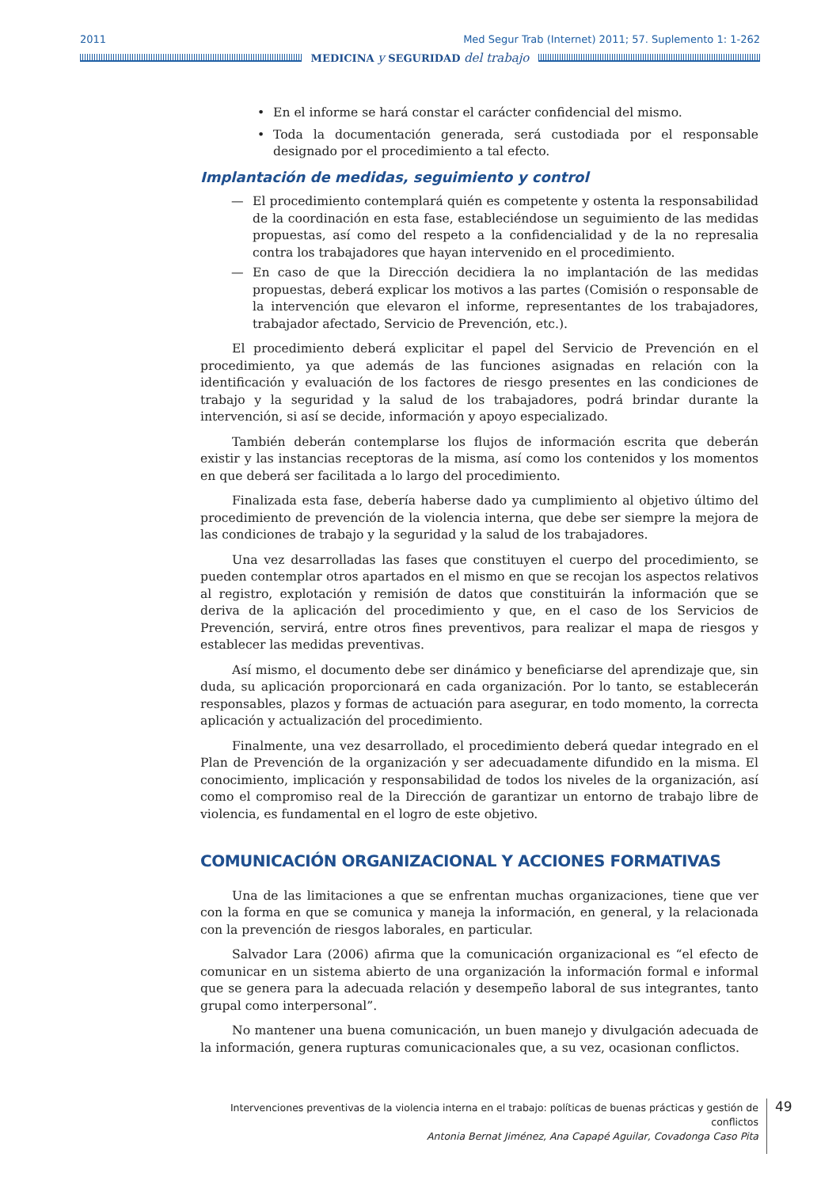2011 Med Segur Trab (Internet) 2011; 57. Suplemento 1: 1-262
MEDICINA y SEGURIDAD del trabajo
• En el informe se hará constar el carácter confidencial del mismo.
• Toda la documentación generada, será custodiada por el responsable designado por el procedimiento a tal efecto.
Implantación de medidas, seguimiento y control
— El procedimiento contemplará quién es competente y ostenta la responsabilidad de la coordinación en esta fase, estableciéndose un seguimiento de las medidas propuestas, así como del respeto a la confidencialidad y de la no represalia contra los trabajadores que hayan intervenido en el procedimiento.
— En caso de que la Dirección decidiera la no implantación de las medidas propuestas, deberá explicar los motivos a las partes (Comisión o responsable de la intervención que elevaron el informe, representantes de los trabajadores, trabajador afectado, Servicio de Prevención, etc.).
El procedimiento deberá explicitar el papel del Servicio de Prevención en el procedimiento, ya que además de las funciones asignadas en relación con la identificación y evaluación de los factores de riesgo presentes en las condiciones de trabajo y la seguridad y la salud de los trabajadores, podrá brindar durante la intervención, si así se decide, información y apoyo especializado.
También deberán contemplarse los flujos de información escrita que deberán existir y las instancias receptoras de la misma, así como los contenidos y los momentos en que deberá ser facilitada a lo largo del procedimiento.
Finalizada esta fase, debería haberse dado ya cumplimiento al objetivo último del procedimiento de prevención de la violencia interna, que debe ser siempre la mejora de las condiciones de trabajo y la seguridad y la salud de los trabajadores.
Una vez desarrolladas las fases que constituyen el cuerpo del procedimiento, se pueden contemplar otros apartados en el mismo en que se recojan los aspectos relativos al registro, explotación y remisión de datos que constituirán la información que se deriva de la aplicación del procedimiento y que, en el caso de los Servicios de Prevención, servirá, entre otros fines preventivos, para realizar el mapa de riesgos y establecer las medidas preventivas.
Así mismo, el documento debe ser dinámico y beneficiarse del aprendizaje que, sin duda, su aplicación proporcionará en cada organización. Por lo tanto, se establecerán responsables, plazos y formas de actuación para asegurar, en todo momento, la correcta aplicación y actualización del procedimiento.
Finalmente, una vez desarrollado, el procedimiento deberá quedar integrado en el Plan de Prevención de la organización y ser adecuadamente difundido en la misma. El conocimiento, implicación y responsabilidad de todos los niveles de la organización, así como el compromiso real de la Dirección de garantizar un entorno de trabajo libre de violencia, es fundamental en el logro de este objetivo.
COMUNICACIÓN ORGANIZACIONAL Y ACCIONES FORMATIVAS
Una de las limitaciones a que se enfrentan muchas organizaciones, tiene que ver con la forma en que se comunica y maneja la información, en general, y la relacionada con la prevención de riesgos laborales, en particular.
Salvador Lara (2006) afirma que la comunicación organizacional es “el efecto de comunicar en un sistema abierto de una organización la información formal e informal que se genera para la adecuada relación y desempeño laboral de sus integrantes, tanto grupal como interpersonal”.
No mantener una buena comunicación, un buen manejo y divulgación adecuada de la información, genera rupturas comunicacionales que, a su vez, ocasionan conflictos.
Intervenciones preventivas de la violencia interna en el trabajo: políticas de buenas prácticas y gestión de conflictos
Antonia Bernat Jiménez, Ana Capapé Aguilar, Covadonga Caso Pita
49